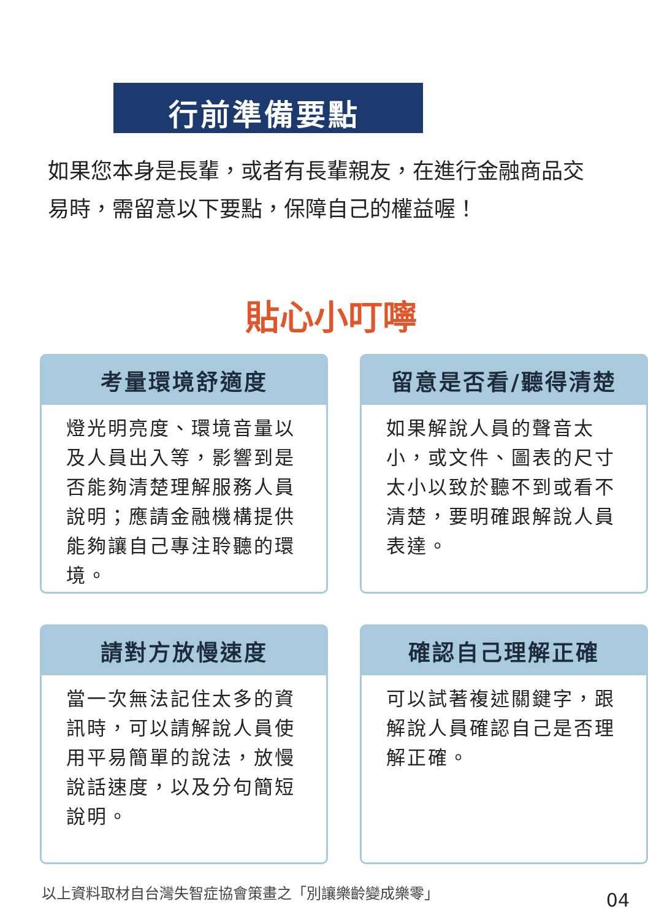行前準備要點
如果您本身是長輩，或者有長輩親友，在進行金融商品交易時，需留意以下要點，保障自己的權益喔！
貼心小叮嚀
考量環境舒適度
燈光明亮度、環境音量以及人員出入等，影響到是否能夠清楚理解服務人員說明；應請金融機構提供能夠讓自己專注聆聽的環境。
留意是否看/聽得清楚
如果解說人員的聲音太小，或文件、圖表的尺寸太小以致於聽不到或看不清楚，要明確跟解說人員表達。
請對方放慢速度
當一次無法記住太多的資訊時，可以請解說人員使用平易簡單的說法，放慢說話速度，以及分句簡短說明。
確認自己理解正確
可以試著複述關鍵字，跟解說人員確認自己是否理解正確。
以上資料取材自台灣失智症協會策畫之「別讓樂齡變成樂零」
04